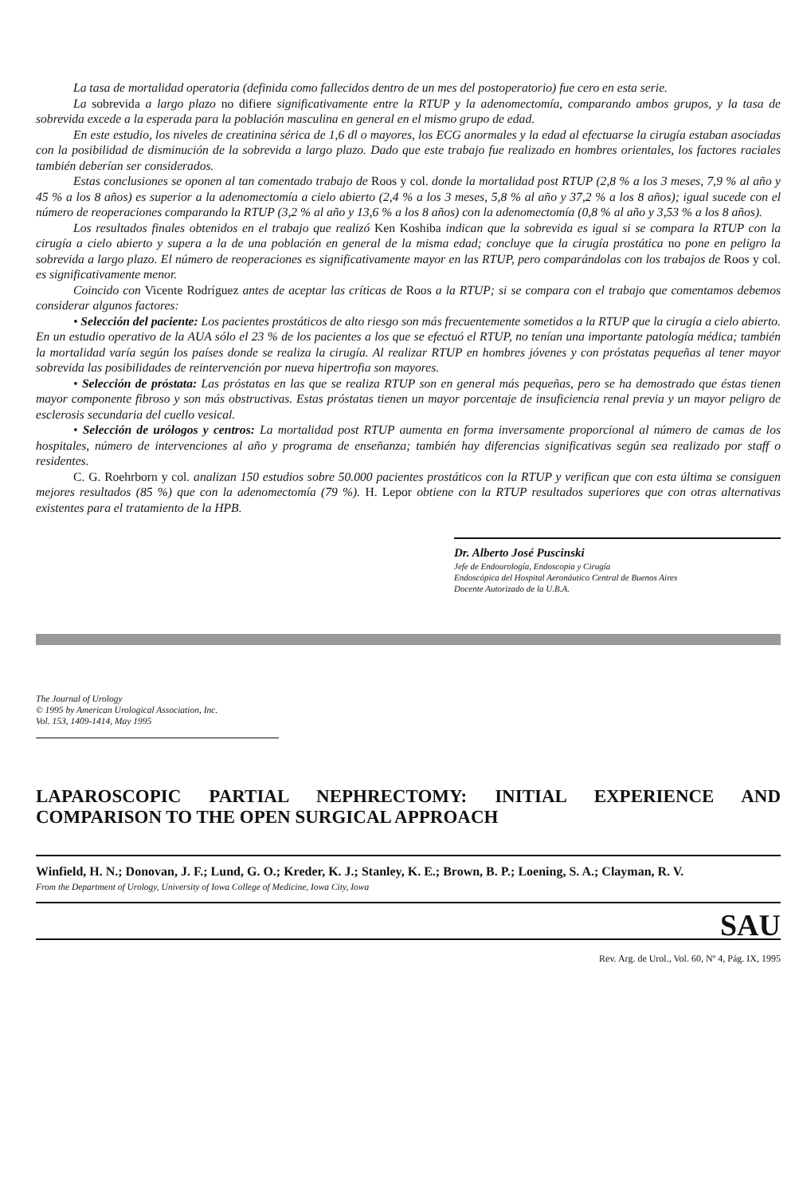La tasa de mortalidad operatoria (definida como fallecidos dentro de un mes del postoperatorio) fue cero en esta serie.
La sobrevida a largo plazo no difiere significativamente entre la RTUP y la adenomectomía, comparando ambos grupos, y la tasa de sobrevida excede a la esperada para la población masculina en general en el mismo grupo de edad.
En este estudio, los niveles de creatinina sérica de 1,6 dl o mayores, los ECG anormales y la edad al efectuarse la cirugía estaban asociadas con la posibilidad de disminución de la sobrevida a largo plazo. Dado que este trabajo fue realizado en hombres orientales, los factores raciales también deberían ser considerados.
Estas conclusiones se oponen al tan comentado trabajo de Roos y col. donde la mortalidad post RTUP (2,8 % a los 3 meses, 7,9 % al año y 45 % a los 8 años) es superior a la adenomectomía a cielo abierto (2,4 % a los 3 meses, 5,8 % al año y 37,2 % a los 8 años); igual sucede con el número de reoperaciones comparando la RTUP (3,2 % al año y 13,6 % a los 8 años) con la adenomectomía (0,8 % al año y 3,53 % a los 8 años).
Los resultados finales obtenidos en el trabajo que realizó Ken Koshiba indican que la sobrevida es igual si se compara la RTUP con la cirugía a cielo abierto y supera a la de una población en general de la misma edad; concluye que la cirugía prostática no pone en peligro la sobrevida a largo plazo. El número de reoperaciones es significativamente mayor en las RTUP, pero comparándolas con los trabajos de Roos y col. es significativamente menor.
Coincido con Vicente Rodríguez antes de aceptar las críticas de Roos a la RTUP; si se compara con el trabajo que comentamos debemos considerar algunos factores:
• Selección del paciente: Los pacientes prostáticos de alto riesgo son más frecuentemente sometidos a la RTUP que la cirugía a cielo abierto. En un estudio operativo de la AUA sólo el 23 % de los pacientes a los que se efectuó el RTUP, no tenían una importante patología médica; también la mortalidad varía según los países donde se realiza la cirugía. Al realizar RTUP en hombres jóvenes y con próstatas pequeñas al tener mayor sobrevida las posibilidades de reintervención por nueva hipertrofia son mayores.
• Selección de próstata: Las próstatas en las que se realiza RTUP son en general más pequeñas, pero se ha demostrado que éstas tienen mayor componente fibroso y son más obstructivas. Estas próstatas tienen un mayor porcentaje de insuficiencia renal previa y un mayor peligro de esclerosis secundaria del cuello vesical.
• Selección de urólogos y centros: La mortalidad post RTUP aumenta en forma inversamente proporcional al número de camas de los hospitales, número de intervenciones al año y programa de enseñanza; también hay diferencias significativas según sea realizado por staff o residentes.
C. G. Roehrborn y col. analizan 150 estudios sobre 50.000 pacientes prostáticos con la RTUP y verifican que con esta última se consiguen mejores resultados (85 %) que con la adenomectomía (79 %). H. Lepor obtiene con la RTUP resultados superiores que con otras alternativas existentes para el tratamiento de la HPB.
Dr. Alberto José Puscinski
Jefe de Endourología, Endoscopia y Cirugía
Endoscópica del Hospital Aeronáutico Central de Buenos Aires
Docente Autorizado de la U.B.A.
The Journal of Urology
© 1995 by American Urological Association, Inc.
Vol. 153, 1409-1414, May 1995
LAPAROSCOPIC PARTIAL NEPHRECTOMY: INITIAL EXPERIENCE AND COMPARISON TO THE OPEN SURGICAL APPROACH
Winfield, H. N.; Donovan, J. F.; Lund, G. O.; Kreder, K. J.; Stanley, K. E.; Brown, B. P.; Loening, S. A.; Clayman, R. V.
From the Department of Urology, University of Iowa College of Medicine, Iowa City, Iowa
SAU
Rev. Arg. de Urol., Vol. 60, Nº 4, Pág. IX, 1995